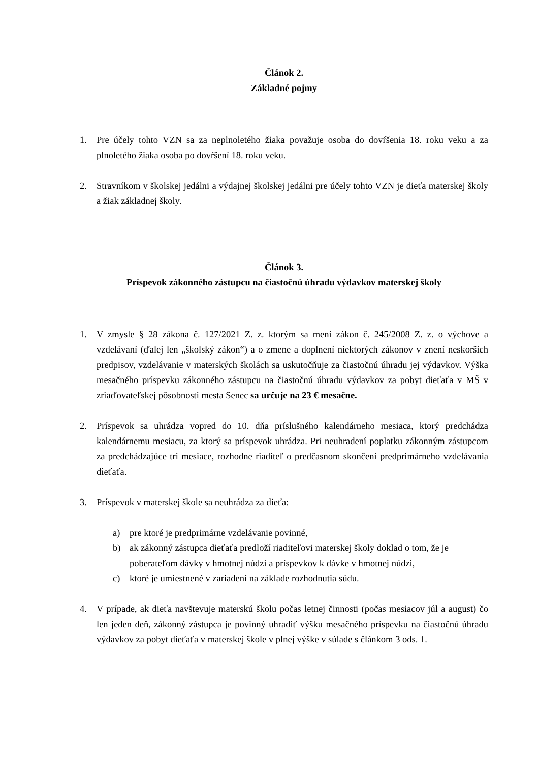Článok 2.
Základné pojmy
1. Pre účely tohto VZN sa za neplnoletého žiaka považuje osoba do dovŕšenia 18. roku veku a za plnoletého žiaka osoba po dovŕšení 18. roku veku.
2. Stravníkom v školskej jedálni a výdajnej školskej jedálni pre účely tohto VZN je dieťa materskej školy a žiak základnej školy.
Článok 3.
Príspevok zákonného zástupcu na čiastočnú úhradu výdavkov materskej školy
1. V zmysle § 28 zákona č. 127/2021 Z. z. ktorým sa mení zákon č. 245/2008 Z. z. o výchove a vzdelávaní (ďalej len „školský zákon“) a o zmene a doplnení niektorých zákonov v znení neskorších predpisov, vzdelávanie v materských školách sa uskutočňuje za čiastočnú úhradu jej výdavkov. Výška mesačného príspevku zákonného zástupcu na čiastočnú úhradu výdavkov za pobyt dieťaťa v MŠ v zriaďovateľskej pôsobnosti mesta Senec sa určuje na 23 € mesačne.
2. Príspevok sa uhrádza vopred do 10. dňa príslušného kalendárneho mesiaca, ktorý predchádza kalendárnemu mesiacu, za ktorý sa príspevok uhrádza. Pri neuhradení poplatku zákonným zástupcom za predchádzajúce tri mesiace, rozhodne riaditeľ o predčasnom skončení predprimárneho vzdelávania dieťaťa.
3. Príspevok v materskej škole sa neuhrádza za dieťa:
a) pre ktoré je predprimárne vzdelávanie povinné,
b) ak zákonný zástupca dieťaťa predloží riaditeľovi materskej školy doklad o tom, že je poberateľom dávky v hmotnej núdzi a príspevkov k dávke v hmotnej núdzi,
c) ktoré je umiestnené v zariadení na základe rozhodnutia súdu.
4. V prípade, ak dieťa navštevuje materskú školu počas letnej činnosti (počas mesiacov júl a august) čo len jeden deň, zákonný zástupca je povinný uhradiť výšku mesačného príspevku na čiastočnú úhradu výdavkov za pobyt dieťaťa v materskej škole v plnej výške v súlade s článkom 3 ods. 1.